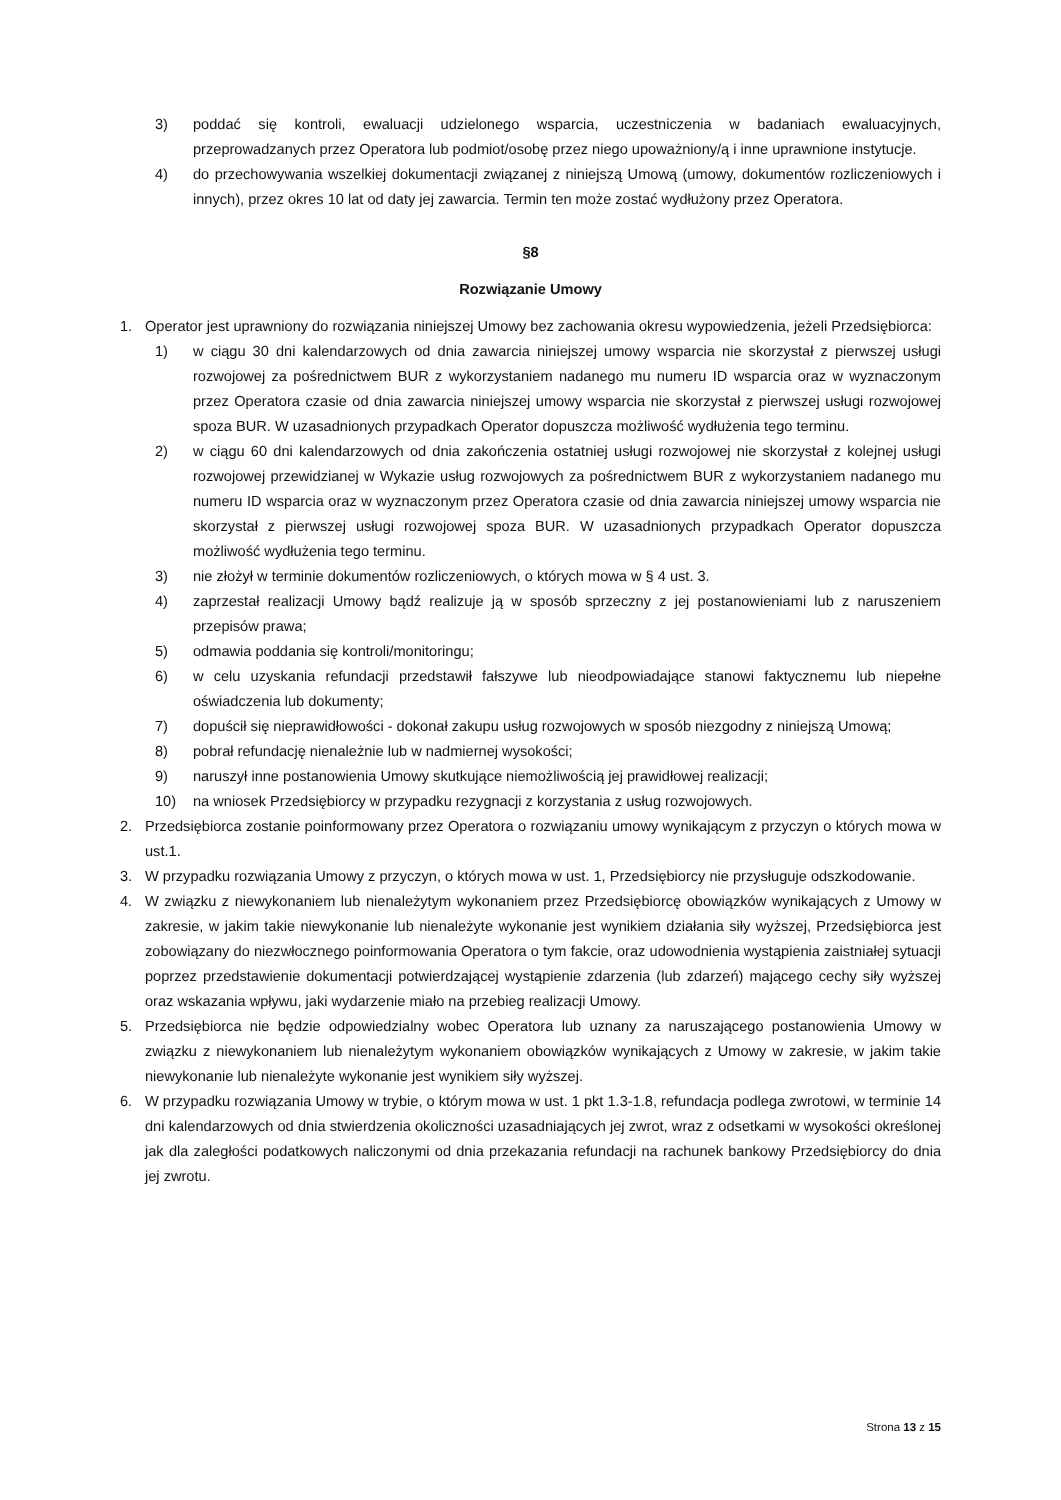3) poddać się kontroli, ewaluacji udzielonego wsparcia, uczestniczenia w badaniach ewaluacyjnych, przeprowadzanych przez Operatora lub podmiot/osobę przez niego upoważniony/ą i inne uprawnione instytucje.
4) do przechowywania wszelkiej dokumentacji związanej z niniejszą Umową (umowy, dokumentów rozliczeniowych i innych), przez okres 10 lat od daty jej zawarcia. Termin ten może zostać wydłużony przez Operatora.
§8
Rozwiązanie Umowy
1. Operator jest uprawniony do rozwiązania niniejszej Umowy bez zachowania okresu wypowiedzenia, jeżeli Przedsiębiorca:
1) w ciągu 30 dni kalendarzowych od dnia zawarcia niniejszej umowy wsparcia nie skorzystał z pierwszej usługi rozwojowej za pośrednictwem BUR z wykorzystaniem nadanego mu numeru ID wsparcia oraz w wyznaczonym przez Operatora czasie od dnia zawarcia niniejszej umowy wsparcia nie skorzystał z pierwszej usługi rozwojowej spoza BUR. W uzasadnionych przypadkach Operator dopuszcza możliwość wydłużenia tego terminu.
2) w ciągu 60 dni kalendarzowych od dnia zakończenia ostatniej usługi rozwojowej nie skorzystał z kolejnej usługi rozwojowej przewidzianej w Wykazie usług rozwojowych za pośrednictwem BUR z wykorzystaniem nadanego mu numeru ID wsparcia oraz w wyznaczonym przez Operatora czasie od dnia zawarcia niniejszej umowy wsparcia nie skorzystał z pierwszej usługi rozwojowej spoza BUR. W uzasadnionych przypadkach Operator dopuszcza możliwość wydłużenia tego terminu.
3) nie złożył w terminie dokumentów rozliczeniowych, o których mowa w § 4 ust. 3.
4) zaprzestał realizacji Umowy bądź realizuje ją w sposób sprzeczny z jej postanowieniami lub z naruszeniem przepisów prawa;
5) odmawia poddania się kontroli/monitoringu;
6) w celu uzyskania refundacji przedstawił fałszywe lub nieodpowiadające stanowi faktycznemu lub niepełne oświadczenia lub dokumenty;
7) dopuścił się nieprawidłowości - dokonał zakupu usług rozwojowych w sposób niezgodny z niniejszą Umową;
8) pobrał refundację nienależnie lub w nadmiernej wysokości;
9) naruszył inne postanowienia Umowy skutkujące niemożliwością jej prawidłowej realizacji;
10) na wniosek Przedsiębiorcy w przypadku rezygnacji z korzystania z usług rozwojowych.
2. Przedsiębiorca zostanie poinformowany przez Operatora o rozwiązaniu umowy wynikającym z przyczyn o których mowa w ust.1.
3. W przypadku rozwiązania Umowy z przyczyn, o których mowa w ust. 1, Przedsiębiorcy nie przysługuje odszkodowanie.
4. W związku z niewykonaniem lub nienależytym wykonaniem przez Przedsiębiorcę obowiązków wynikających z Umowy w zakresie, w jakim takie niewykonanie lub nienależyte wykonanie jest wynikiem działania siły wyższej, Przedsiębiorca jest zobowiązany do niezwłocznego poinformowania Operatora o tym fakcie, oraz udowodnienia wystąpienia zaistniałej sytuacji poprzez przedstawienie dokumentacji potwierdzającej wystąpienie zdarzenia (lub zdarzeń) mającego cechy siły wyższej oraz wskazania wpływu, jaki wydarzenie miało na przebieg realizacji Umowy.
5. Przedsiębiorca nie będzie odpowiedzialny wobec Operatora lub uznany za naruszającego postanowienia Umowy w związku z niewykonaniem lub nienależytym wykonaniem obowiązków wynikających z Umowy w zakresie, w jakim takie niewykonanie lub nienależyte wykonanie jest wynikiem siły wyższej.
6. W przypadku rozwiązania Umowy w trybie, o którym mowa w ust. 1 pkt 1.3-1.8, refundacja podlega zwrotowi, w terminie 14 dni kalendarzowych od dnia stwierdzenia okoliczności uzasadniających jej zwrot, wraz z odsetkami w wysokości określonej jak dla zaległości podatkowych naliczonymi od dnia przekazania refundacji na rachunek bankowy Przedsiębiorcy do dnia jej zwrotu.
Strona 13 z 15